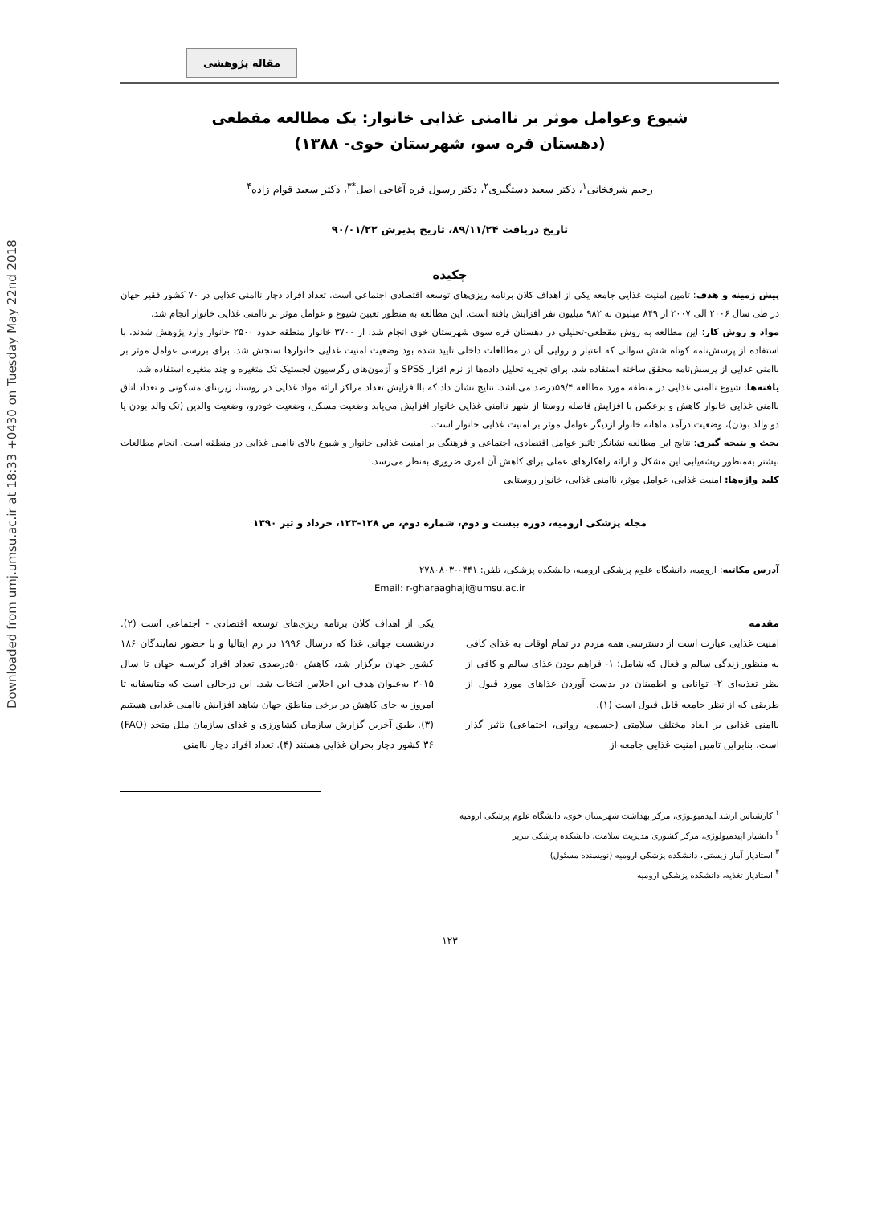Downloaded from umj.umsu.ac.ir at 18:33 +0430 on Tuesday May 22nd 2018
مقاله پژوهشی
شیوع وعوامل موثر بر ناامنی غذایی خانوار: یک مطالعه مقطعی
(دهستان قره سو، شهرستان خوی- ۱۳۸۸)
رحیم شرفخانی<sup>۱</sup>، دکتر سعید دستگیری<sup>۲</sup>، دکتر رسول قره آغاجی اصل<sup>*۳</sup>، دکتر سعید قوام زاده<sup>۴</sup>
تاریخ دریافت ۸۹/۱۱/۲۴، تاریخ پذیرش ۹۰/۰۱/۲۲
چکیده
پیش زمینه و هدف: تامین امنیت غذایی جامعه یکی از اهداف کلان برنامه ریزی‌های توسعه اقتصادی اجتماعی است. تعداد افراد دچار ناامنی غذایی در ۷۰ کشور فقیر جهان در طی سال ۲۰۰۶ الی ۲۰۰۷ از ۸۴۹ میلیون به ۹۸۲ میلیون نفر افزایش یافته است. این مطالعه به منظور تعیین شیوع و عوامل موثر بر ناامنی غذایی خانوار انجام شد.
مواد و روش کار: این مطالعه به روش مقطعی-تحلیلی در دهستان قره سوی شهرستان خوی انجام شد. از ۳۷۰۰ خانوار منطقه حدود ۲۵۰۰ خانوار وارد پژوهش شدند. با استفاده از پرسش‌نامه کوتاه شش سوالی که اعتبار و روایی آن در مطالعات داخلی تایید شده بود وضعیت امنیت غذایی خانوارها سنجش شد. برای بررسی عوامل موثر بر ناامنی غذایی از پرسش‌نامه محقق ساخته استفاده شد. برای تجزیه تحلیل داده‌ها از نرم افزار SPSS و آزمون‌های رگرسیون لجستیک تک متغیره و چند متغیره استفاده شد.
یافته‌ها: شیوع ناامنی غذایی در منطقه مورد مطالعه ۵۹/۴درصد می‌باشد. نتایج نشان داد که باا فزایش تعداد مراکز ارائه مواد غذایی در روستا، زیربنای مسکونی و تعداد اتاق ناامنی غذایی خانوار کاهش و برعکس با افزایش فاصله روستا از شهر ناامنی غذایی خانوار افزایش می‌یابد وضعیت مسکن، وضعیت خودرو، وضعیت والدین (تک والد بودن یا دو والد بودن)، وضعیت درآمد ماهانه خانوار ازدیگر عوامل موثر بر امنیت غذایی خانوار است.
بحث و نتیجه گیری: نتایج این مطالعه نشانگر تاثیر عوامل اقتصادی، اجتماعی و فرهنگی بر امنیت غذایی خانوار و شیوع بالای ناامنی غذایی در منطقه است. انجام مطالعات بیشتر به‌منظور ریشه‌یابی این مشکل و ارائه راهکارهای عملی برای کاهش آن امری ضروری به‌نظر می‌رسد.
کلید واژه‌ها: امنیت غذایی، عوامل موثر، ناامنی غذایی، خانوار روستایی
مجله پزشکی ارومیه، دوره بیست و دوم، شماره دوم، ص ۱۲۸-۱۲۳، خرداد و تیر ۱۳۹۰
آدرس مکاتبه: ارومیه، دانشگاه علوم پزشکی ارومیه، دانشکده پزشکی، تلفن: ۰۴۴۱-۲۷۸۰۸۰۳
Email: r-gharaaghaji@umsu.ac.ir
مقدمه
امنیت غذایی عبارت است از دسترسی همه مردم در تمام اوقات به غذای کافی به منظور زندگی سالم و فعال که شامل: ۱- فراهم بودن غذای سالم و کافی از نظر تغذیه‌ای ۲- توانایی و اطمینان در بدست آوردن غذاهای مورد قبول از طریقی که از نظر جامعه قابل قبول است (۱).
ناامنی غذایی بر ابعاد مختلف سلامتی (جسمی، روانی، اجتماعی) تاثیر گذار است. بنابراین تامین امنیت غذایی جامعه از
یکی از اهداف کلان برنامه ریزی‌های توسعه اقتصادی - اجتماعی است (۲). درنشست جهانی غذا که درسال ۱۹۹۶ در رم ایتالیا و با حضور نمایندگان ۱۸۶ کشور جهان برگزار شد، کاهش ۵۰درصدی تعداد افراد گرسنه جهان تا سال ۲۰۱۵ به‌عنوان هدف این اجلاس انتخاب شد. این درحالی است که متاسفانه تا امروز به جای کاهش در برخی مناطق جهان شاهد افزایش ناامنی غذایی هستیم (۳). طبق آخرین گزارش سازمان کشاورزی و غذای سازمان ملل متحد (FAO) ۳۶ کشور دچار بحران غذایی هستند (۴). تعداد افراد دچار ناامنی
<sup>۱</sup> کارشناس ارشد اپیدمیولوژی، مرکز بهداشت شهرستان خوی، دانشگاه علوم پزشکی ارومیه
<sup>۲</sup> دانشیار اپیدمیولوژی، مرکز کشوری مدیریت سلامت، دانشکده پزشکی تبریز
<sup>۳</sup> استادیار آمار زیستی، دانشکده پزشکی ارومیه (نویسنده مسئول)
<sup>۴</sup> استادیار تغذیه، دانشکده پزشکی ارومیه
۱۲۳